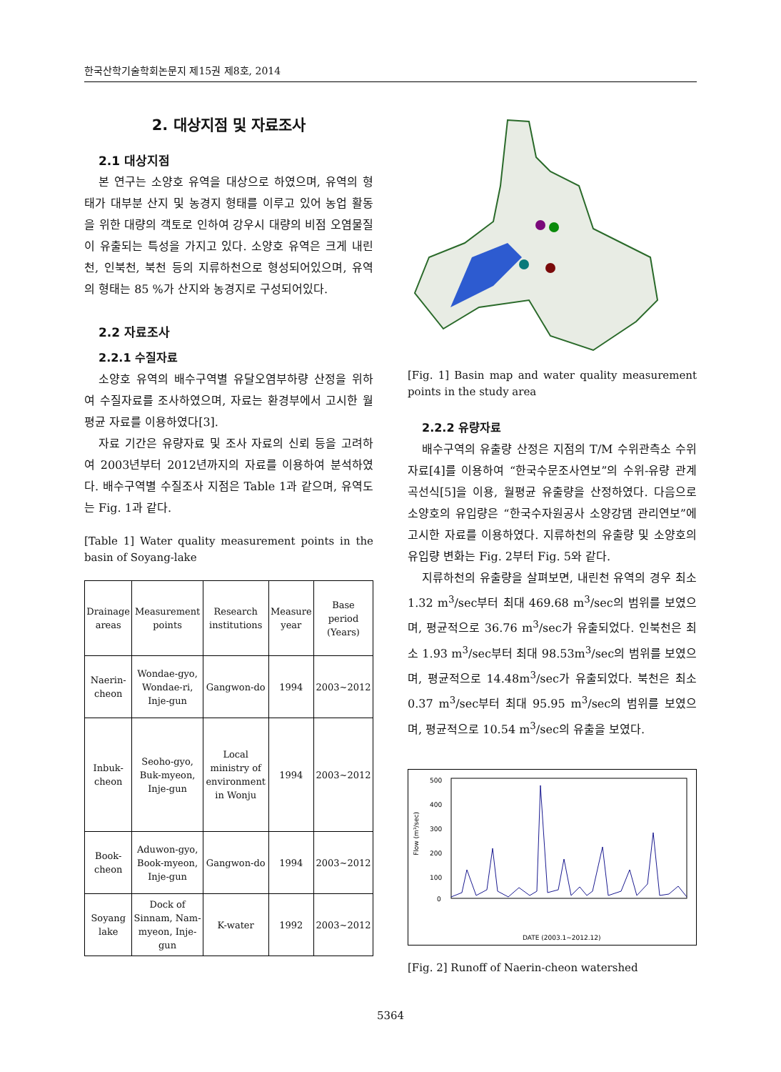한국산학기술학회논문지 제15권 제8호, 2014
2. 대상지점 및 자료조사
2.1 대상지점
본 연구는 소양호 유역을 대상으로 하였으며, 유역의 형태가 대부분 산지 및 농경지 형태를 이루고 있어 농업 활동을 위한 대량의 객토로 인하여 강우시 대량의 비점 오염물질이 유출되는 특성을 가지고 있다. 소양호 유역은 크게 내린천, 인북천, 북천 등의 지류하천으로 형성되어있으며, 유역의 형태는 85 %가 산지와 농경지로 구성되어있다.
2.2 자료조사
2.2.1 수질자료
소양호 유역의 배수구역별 유달오염부하량 산정을 위하여 수질자료를 조사하였으며, 자료는 환경부에서 고시한 월평균 자료를 이용하였다[3].
자료 기간은 유량자료 및 조사 자료의 신뢰 등을 고려하여 2003년부터 2012년까지의 자료를 이용하여 분석하였다. 배수구역별 수질조사 지점은 Table 1과 같으며, 유역도는 Fig. 1과 같다.
[Table 1] Water quality measurement points in the basin of Soyang-lake
| Drainage areas | Measurement points | Research institutions | Measure year | Base period (Years) |
| --- | --- | --- | --- | --- |
| Naerin-cheon | Wondae-gyo, Wondae-ri, Inje-gun | Gangwon-do | 1994 | 2003~2012 |
| Inbuk-cheon | Seoho-gyo, Buk-myeon, Inje-gun | Local ministry of environment in Wonju | 1994 | 2003~2012 |
| Book-cheon | Aduwon-gyo, Book-myeon, Inje-gun | Gangwon-do | 1994 | 2003~2012 |
| Soyang lake | Dock of Sinnam, Nam-myeon, Inje-gun | K-water | 1992 | 2003~2012 |
[Fig. 1] Basin map and water quality measurement points in the study area
2.2.2 유량자료
배수구역의 유출량 산정은 지점의 T/M 수위관측소 수위자료[4]를 이용하여 “한국수문조사연보”의 수위-유량 관계곡선식[5]을 이용, 월평균 유출량을 산정하였다. 다음으로 소양호의 유입량은 “한국수자원공사 소양강댐 관리연보”에 고시한 자료를 이용하였다. 지류하천의 유출량 및 소양호의 유입량 변화는 Fig. 2부터 Fig. 5와 같다.
지류하천의 유출량을 살펴보면, 내린천 유역의 경우 최소 1.32 m<sup>3</sup>/sec부터 최대 469.68 m<sup>3</sup>/sec의 범위를 보였으며, 평균적으로 36.76 m<sup>3</sup>/sec가 유출되었다. 인북천은 최소 1.93 m<sup>3</sup>/sec부터 최대 98.53m<sup>3</sup>/sec의 범위를 보였으며, 평균적으로 14.48m<sup>3</sup>/sec가 유출되었다. 북천은 최소 0.37 m<sup>3</sup>/sec부터 최대 95.95 m<sup>3</sup>/sec의 범위를 보였으며, 평균적으로 10.54 m<sup>3</sup>/sec의 유출을 보였다.
500
400
300
200
100
0
Flow (m³/sec)
DATE (2003.1~2012.12)
[Fig. 2] Runoff of Naerin-cheon watershed
5364